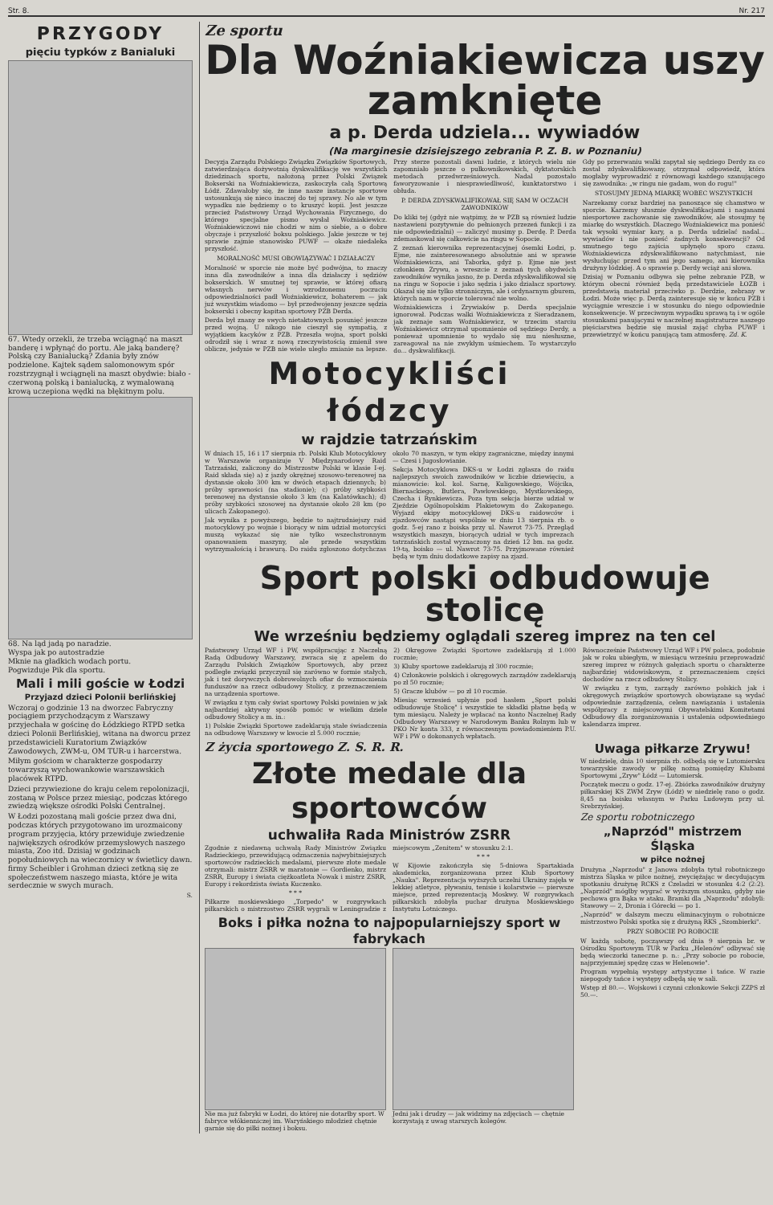Str. 8. Nr. 217
PRZYGODY
pięciu typków z Banialuki
67. Wtedy orzekli, że trzeba wciągnąć na maszt banderę i wpłynąć do portu. Ale jaką banderę? Polską czy Banialucką? Zdania były znów podzielone. Kajtek sądem salomonowym spór rozstrzygnął i wciągnęli na maszt obydwie: biało - czerwoną polską i banialucką, z wymalowaną krową uczepiona wędki na błękitnym polu.
68. Na ląd jadą po naradzie.
Wyspa jak po autostradzie
Mknie na gładkich wodach portu.
Pogwizduje Pik dla sportu.
Mali i mili goście w Łodzi
Przyjazd dzieci Polonii berlińskiej
Wczoraj o godzinie 13 na dworzec Fabryczny pociągiem przychodzącym z Warszawy przyjechała w gościnę do Łódzkiego RTPD setka dzieci Polonii Berlińskiej, witana na dworcu przez przedstawicieli Kuratorium Związków Zawodowych, ZWM-u, OM TUR-u i harcerstwa.
Miłym gościom w charakterze gospodarzy towarzyszą wychowankowie warszawskich placówek RTPD.
Dzieci przywiezione do kraju celem repolonizacji, zostaną w Polsce przez miesiąc, podczas którego zwiedzą większe ośrodki Polski Centralnej.
W Łodzi pozostaną mali goście przez dwa dni, podczas których przygotowano im urozmaicony program przyjęcia, który przewiduje zwiedzenie największych ośrodków przemysłowych naszego miasta, Zoo itd. Dzisiaj w godzinach popołudniowych na wieczornicy w świetlicy dawn. firmy Scheibler i Grohman dzieci zetkną się ze społeczeństwem naszego miasta, które je wita serdecznie w swych murach.
S.
Ze sportu
Dla Woźniakiewicza uszy zamknięte
a p. Derda udziela... wywiadów
(Na marginesie dzisiejszego zebrania P. Z. B. w Poznaniu)
Decyzja Zarządu Polskiego Związku Związków Sportowych, zatwierdzająca dożywotnią dyskwalifikację we wszystkich dziedzinach sportu, nałożoną przez Polski Związek Bokserski na Woźniakiewicza, zaskoczyła całą Sportową Łódź. Zdawałoby się, że inne nasze instancje sportowe ustosunkują się nieco inaczej do tej sprawy. No ale w tym wypadku nie będziemy o to kruszyć kopii. Jest jeszcze przecież Państwowy Urząd Wychowania Fizycznego, do którego specjalne pismo wysłał Woźniakiewicz. Woźniakiewiczowi nie chodzi w nim o siebie, a o dobre obyczaje i przyszłość boksu polskiego. Jakie jeszcze w tej sprawie zajmie stanowisko PUWF — okaże niedaleka przyszłość.
MORALNOŚĆ MUSI OBOWIĄZYWAĆ I DZIAŁACZY
Moralność w sporcie nie może być podwójna, to znaczy inna dla zawodników a inna dla działaczy i sędziów bokserskich. W smutnej tej sprawie, w której ofiarą własnych nerwów i wzrodzonemu poczuciu odpowiedzialności padł Woźniakiewicz, bohaterem — jak już wszystkim wiadomo — był przedwojenny jeszcze sędzia bokserski i obecny kapitan sportowy PZB Derda.
Derda był znany ze swych nietaktownych posunięć jeszcze przed wojną. U nikogo nie cieszył się sympatią, z wyjątkiem kacyków z PZB. Przeszła wojna, sport polski odrodził się i wraz z nową rzeczywistością zmienił swe oblicze, jedynie w PZB nie wiele uległo zmianie na lepsze. Przy sterze pozostali dawni ludzie, z których wielu nie zapomniało jeszcze o pułkownikowskich, dyktatorskich metodach przedwrześniowych. Nadal pozostało faworyzowanie i niesprawiedliwość, kunktatorstwo i obłuda.
P. DERDA ZDYSKWALIFIKOWAŁ SIĘ SAM W OCZACH ZAWODNIKÓW
Do kliki tej (gdyż nie wątpimy, że w PZB są również ludzie nastawieni pozytywnie do pełnionych przezeń funkcji i za nie odpowiedzialni) — zaliczyć musimy p. Derdę. P. Derda zdemaskował się całkowicie na ringu w Sopocie.
Z zeznań kierownika reprezentacyjnej ósemki Łodzi, p. Ejme, nie zainteresowanego absolutnie ani w sprawie Woźniakiewicza, ani Taborka, gdyż p. Ejme nie jest członkiem Zrywu, a wreszcie z zeznań tych obydwóch zawodników wynika jasno, że p. Derda zdyskwalifikował się na ringu w Sopocie i jako sędzia i jako działacz sportowy. Okazał się nie tylko stronniczym, ale i ordynarnym gburem, których nam w sporcie tolerować nie wolno.
Woźniakiewicza i Zrywiaków p. Derda specjalnie ignorował. Podczas walki Woźniakiewicza z Sieradzanem, jak zeznaje sam Woźniakiewicz, w trzecim starciu Woźniakiewicz otrzymał upomnienie od sędziego Derdy, a ponieważ upomnienie to wydało się mu niesłuszne, zareagował na nie zwykłym uśmiechem. To wystarczyło do... dyskwalifikacji.
Gdy po przerwaniu walki zapytał się sędziego Derdy za co został zdyskwalifikowany, otrzymał odpowiedź, która mogłaby wyprowadzić z równowagi każdego szanującego się zawodnika: „w ringu nie gadam, won do rogu!"
STOSUJMY JEDNĄ MIARKĘ WOBEC WSZYSTKICH
Narzekamy coraz bardziej na panoszące się chamstwo w sporcie. Karzemy słusznie dyskwalifikacjami i naganami niesportowe zachowanie się zawodników, ale stosujmy tę miarkę do wszystkich. Dlaczego Woźniakiewicz ma ponieść tak wysoki wymiar kary, a p. Derda udzielać nadal... wywiadów i nie ponieść żadnych konsekwencji? Od smutnego tego zajścia upłynęło sporo czasu. Woźniakiewicza zdyskwalifikowano natychmiast, nie wysłuchując przed tym ani jego samego, ani kierownika drużyny łódzkiej. A o sprawie p. Derdy wciąż ani słowa.
Dzisiaj w Poznaniu odbywa się pełne zebranie PZB, w którym obecni również będą przedstawiciele ŁOZB i przedstawią materiał przeciwko p. Derdzie, zebrany w Łodzi. Może więc p. Derdą zainteresuje się w końcu PZB i wyciągnie wreszcie i w stosunku do niego odpowiednie konsekwencje. W przeciwnym wypadku sprawą tą i w ogóle stosunkami panującymi w naczelnej magistraturze naszego pięściarstwa będzie się musiał zająć chyba PUWF i przewietrzyć w końcu panującą tam atmosferę. Zd. K.
Motocykliści łódzcy
w rajdzie tatrzańskim
W dniach 15, 16 i 17 sierpnia rb. Polski Klub Motocyklowy w Warszawie organizuje V Międzynarodowy Raid Tatrzański, zaliczony do Mistrzostw Polski w klasie I-ej. Raid składa się) a) z jazdy okrężnej szosowo-terenowej na dystansie około 300 km w dwóch etapach dziennych; b) próby sprawności (na stadionie); c) próby szybkości terenowej na dystansie około 3 km (na Kalatówkach); d) próby szybkości szosowej na dystansie około 28 km (po ulicach Zakopanego).
Jak wynika z powyższego, będzie to najtrudniejszy raid motocyklowy po wojnie i biorący w nim udział motorcyści muszą wykazać się nie tylko wszechstronnym opanowaniem maszyny, ale przede wszystkim wytrzymałością i brawurą. Do raidu zgłoszono dotychczas około 70 maszyn, w tym ekipy zagraniczne, między innymi — Czesi i Jugosłowianie.
Sekcja Motocyklowa DKS-u w Łodzi zgłasza do raidu najlepszych swoich zawodników w liczbie dziewięciu, a mianowicie: kol. kol. Sarnę, Kuligowskiego, Wójcika, Biernackiego, Butlera, Pawłowskiego, Mystkowskiego, Czecha i Rynkiewicza. Poza tym sekcja bierze udział w Zjeździe Ogólnopolskim Plakietowym do Zakopanego. Wyjazd ekipy motocyklowej DKS-u raidowców i zjazdowców nastąpi wspólnie w dniu 13 sierpnia rb. o godz. 5-ej rano z boiska przy ul. Nawrot 73-75. Przegląd wszystkich maszyn, biorących udział w tych imprezach tatrzańskich został wyznaczony na dzień 12 bm. na godz. 19-tą, boisko — ul. Nawrot 73-75. Przyjmowane również będą w tym dniu dodatkowe zapisy na zjazd.
Sport polski odbudowuje stolicę
We wrześniu będziemy oglądali szereg imprez na ten cel
Państwowy Urząd WF i PW, współpracując z Naczelną Radą Odbudowy Warszawy, zwraca się z apelem do Zarządu Polskich Związków Sportowych, aby przez podległe związki przyczynił się zarówno w formie stałych, jak i też dorywczych dobrowolnych ofiar do wzmocnienia funduszów na rzecz odbudowy Stolicy, z przeznaczeniem na urządzenia sportowe.
W związku z tym cały świat sportowy Polski powinien w jak najbardziej aktywny sposób pomóc w wielkim dziele odbudowy Stolicy a m. in.:
1) Polskie Związki Sportowe zadeklarują stałe świadczenia na odbudowę Warszawy w kwocie zł 5.000 rocznie;
2) Okręgowe Związki Sportowe zadeklarują zł 1.000 rocznie;
3) Kluby sportowe zadeklarują zł 300 rocznie;
4) Członkowie polskich i okręgowych zarządów zadeklarują po zł 50 rocznie;
5) Gracze klubów — po zł 10 rocznie.
Miesiąc wrzesień upłynie pod hasłem „Sport polski odbudowuje Stolicę" i wszystkie te składki płatne będą w tym miesiącu. Należy je wpłacać na konto Naczelnej Rady Odbudowy Warszawy w Narodowym Banku Rolnym lub w PKO Nr konta 333, z równoczesnym powiadomieniem P.U. WF i PW o dokonanych wpłatach.
Równocześnie Państwowy Urząd WF i PW poleca, podobnie jak w roku ubiegłym, w miesiącu wrześniu przeprowadzić szereg imprez w różnych gałęziach sportu o charakterze najbardziej widowiskowym, z przeznaczeniem części dochodów na rzecz odbudowy Stolicy.
W związku z tym, zarządy zarówno polskich jak i okręgowych związków sportowych obowiązane są wydać odpowiednie zarządzenia, celem nawiązania i ustalenia współpracy z miejscowymi Obywatelskimi Komitetami Odbudowy dla zorganizowania i ustalenia odpowiedniego kalendarza imprez.
Z życia sportowego Z. S. R. R.
Złote medale dla sportowców
uchwaliła Rada Ministrów ZSRR
Zgodnie z niedawną uchwałą Rady Ministrów Związku Radzieckiego, przewidującą odznaczenia najwybitniejszych sportowców radzieckich medalami, pierwsze złote medale otrzymali: mistrz ZSRR w maratonie — Gordienko, mistrz ZSRR, Europy i świata ciężkoatleta Nowak i mistrz ZSRR, Europy i rekordzista świata Kuczenko.
* * *
Piłkarze moskiewskiego „Torpedo" w rozgrywkach piłkarskich o mistrzostwo ZSRR wygrali w Leningradzie z miejscowym „Zenitem" w stosunku 2:1.
* * *
W Kijowie zakończyła się 5-dniowa Spartakiada akademicka, zorganizowana przez Klub Sportowy „Nauka". Reprezentacja wyższych uczelni Ukrainy zajęła w lekkiej atletyce, pływaniu, tenisie i kolarstwie — pierwsze miejsce, przed reprezentacją Moskwy. W rozgrywkach piłkarskich zdobyła puchar drużyna Moskiewskiego Instytutu Lotniczego.
Boks i piłka nożna to najpopularniejszy sport w fabrykach
Nie ma już fabryki w Łodzi, do której nie dotarłby sport. W fabryce włókienniczej im. Waryńskiego młodzież chętnie garnie się do piłki nożnej i boksu.
Jedni jak i drudzy — jak widzimy na zdjęciach — chętnie korzystają z uwag starszych kolegów.
Uwaga piłkarze Zrywu!
W niedzielę, dnia 10 sierpnia rb. odbędą się w Lutomiersku towarzyskie zawody w piłkę nożną pomiędzy Klubami Sportowymi „Zryw" Łódź — Lutomiersk.
Początek meczu o godz. 17-ej. Zbiórka zawodników drużyny piłkarskiej KS ZWM Zryw (Łódź) w niedzielę rano o godz. 8,45 na boisku własnym w Parku Ludowym przy ul. Srebrzyńskiej.
Ze sportu robotniczego
„Naprzód" mistrzem Śląska
w piłce nożnej
Drużyna „Naprzodu" z Janowa zdobyła tytuł robotniczego mistrza Śląska w piłce nożnej, zwyciężając w decydującym spotkaniu drużynę RCKS z Czeladzi w stosunku 4:2 (2:2). „Naprzód" mógłby wygrać w wyższym stosunku, gdyby nie pechowa gra Bąka w ataku. Bramki dla „Naprzodu" zdobyli: Stawowy — 2, Dronia i Górecki — po 1.
„Naprzód" w dalszym meczu eliminacyjnym o robotnicze mistrzostwo Polski spotka się z drużyną RKS „Szombierki".
PRZY SOBOCIE PO ROBOCIE
W każdą sobotę, począwszy od dnia 9 sierpnia br. w Ośrodku Sportowym TUR w Parku „Helenów" odbywać się będą wieczorki taneczne p. n.: „Przy sobocie po robocie, najprzyjemniej spędzę czas w Helenowie".
Program wypełnią występy artystyczne i tańce. W razie niepogody tańce i występy odbędą się w sali.
Wstęp zł 80.—. Wojskowi i czynni członkowie Sekcji ZZPS zł 50.—.